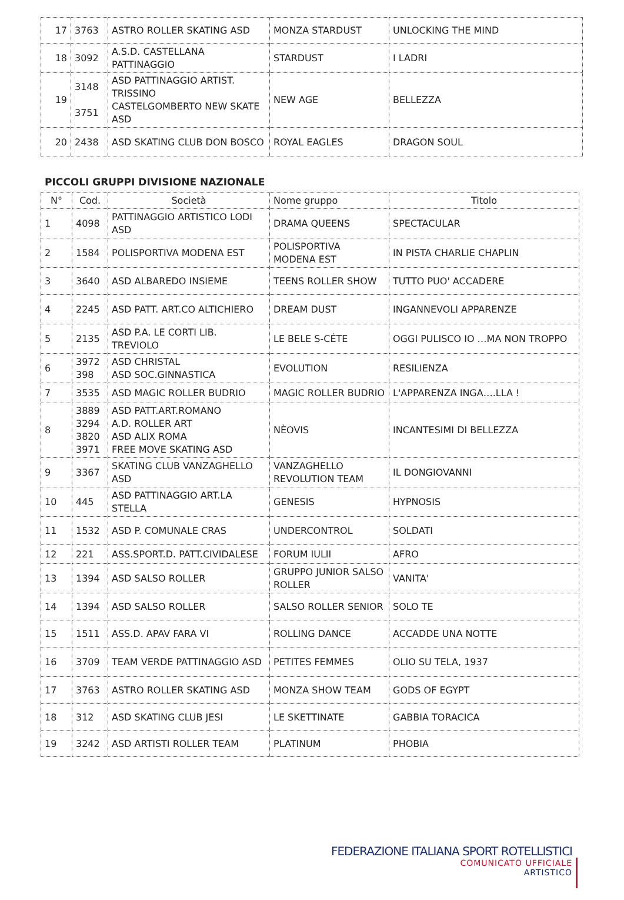| 17 | 3763 | ASTRO ROLLER SKATING ASD | MONZA STARDUST | UNLOCKING THE MIND |
| 18 | 3092 | A.S.D. CASTELLANA PATTINAGGIO | STARDUST | I LADRI |
| 19 | 3148 3751 | ASD PATTINAGGIO ARTIST. TRISSINO CASTELGOMBERTO NEW SKATE ASD | NEW AGE | BELLEZZA |
| 20 | 2438 | ASD SKATING CLUB DON BOSCO | ROYAL EAGLES | DRAGON SOUL |
PICCOLI GRUPPI DIVISIONE NAZIONALE
| N° | Cod. | Società | Nome gruppo | Titolo |
| --- | --- | --- | --- | --- |
| 1 | 4098 | PATTINAGGIO ARTISTICO LODI ASD | DRAMA QUEENS | SPECTACULAR |
| 2 | 1584 | POLISPORTIVA MODENA EST | POLISPORTIVA MODENA EST | IN PISTA CHARLIE CHAPLIN |
| 3 | 3640 | ASD ALBAREDO INSIEME | TEENS ROLLER SHOW | TUTTO PUO' ACCADERE |
| 4 | 2245 | ASD PATT. ART.CO ALTICHIERO | DREAM DUST | INGANNEVOLI APPARENZE |
| 5 | 2135 | ASD P.A. LE CORTI LIB. TREVIOLO | LE BELE S-CÉTE | OGGI PULISCO IO …MA NON TROPPO |
| 6 | 3972 398 | ASD CHRISTAL ASD SOC.GINNASTICA | EVOLUTION | RESILIENZA |
| 7 | 3535 | ASD MAGIC ROLLER BUDRIO | MAGIC ROLLER BUDRIO | L'APPARENZA INGA….LLA ! |
| 8 | 3889 3294 3820 3971 | ASD PATT.ART.ROMANO A.D. ROLLER ART ASD ALIX ROMA FREE MOVE SKATING ASD | NÈOVIS | INCANTESIMI DI BELLEZZA |
| 9 | 3367 | SKATING CLUB VANZAGHELLO ASD | VANZAGHELLO REVOLUTION TEAM | IL DONGIOVANNI |
| 10 | 445 | ASD PATTINAGGIO ART.LA STELLA | GENESIS | HYPNOSIS |
| 11 | 1532 | ASD P. COMUNALE CRAS | UNDERCONTROL | SOLDATI |
| 12 | 221 | ASS.SPORT.D. PATT.CIVIDALESE | FORUM IULII | AFRO |
| 13 | 1394 | ASD SALSO ROLLER | GRUPPO JUNIOR SALSO ROLLER | VANITA' |
| 14 | 1394 | ASD SALSO ROLLER | SALSO ROLLER SENIOR | SOLO TE |
| 15 | 1511 | ASS.D. APAV FARA VI | ROLLING DANCE | ACCADDE UNA NOTTE |
| 16 | 3709 | TEAM VERDE PATTINAGGIO ASD | PETITES FEMMES | OLIO SU TELA, 1937 |
| 17 | 3763 | ASTRO ROLLER SKATING ASD | MONZA SHOW TEAM | GODS OF EGYPT |
| 18 | 312 | ASD SKATING CLUB JESI | LE SKETTINATE | GABBIA TORACICA |
| 19 | 3242 | ASD ARTISTI ROLLER TEAM | PLATINUM | PHOBIA |
FEDERAZIONE ITALIANA SPORT ROTELLISTICI
COMUNICATO UFFICIALE
ARTISTICO